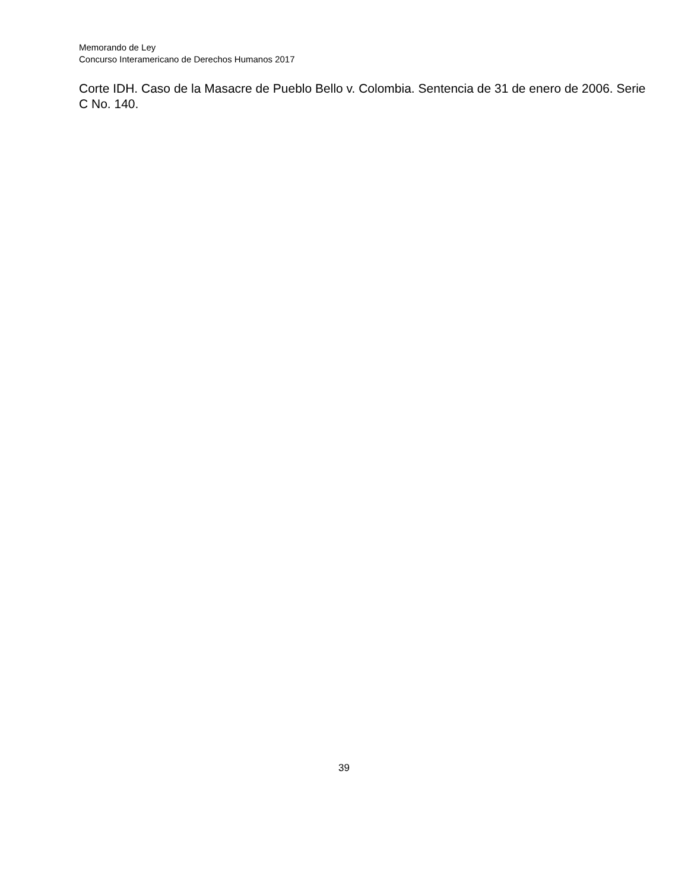Memorando de Ley
Concurso Interamericano de Derechos Humanos 2017
Corte IDH. Caso de la Masacre de Pueblo Bello v. Colombia. Sentencia de 31 de enero de 2006. Serie C No. 140.
39